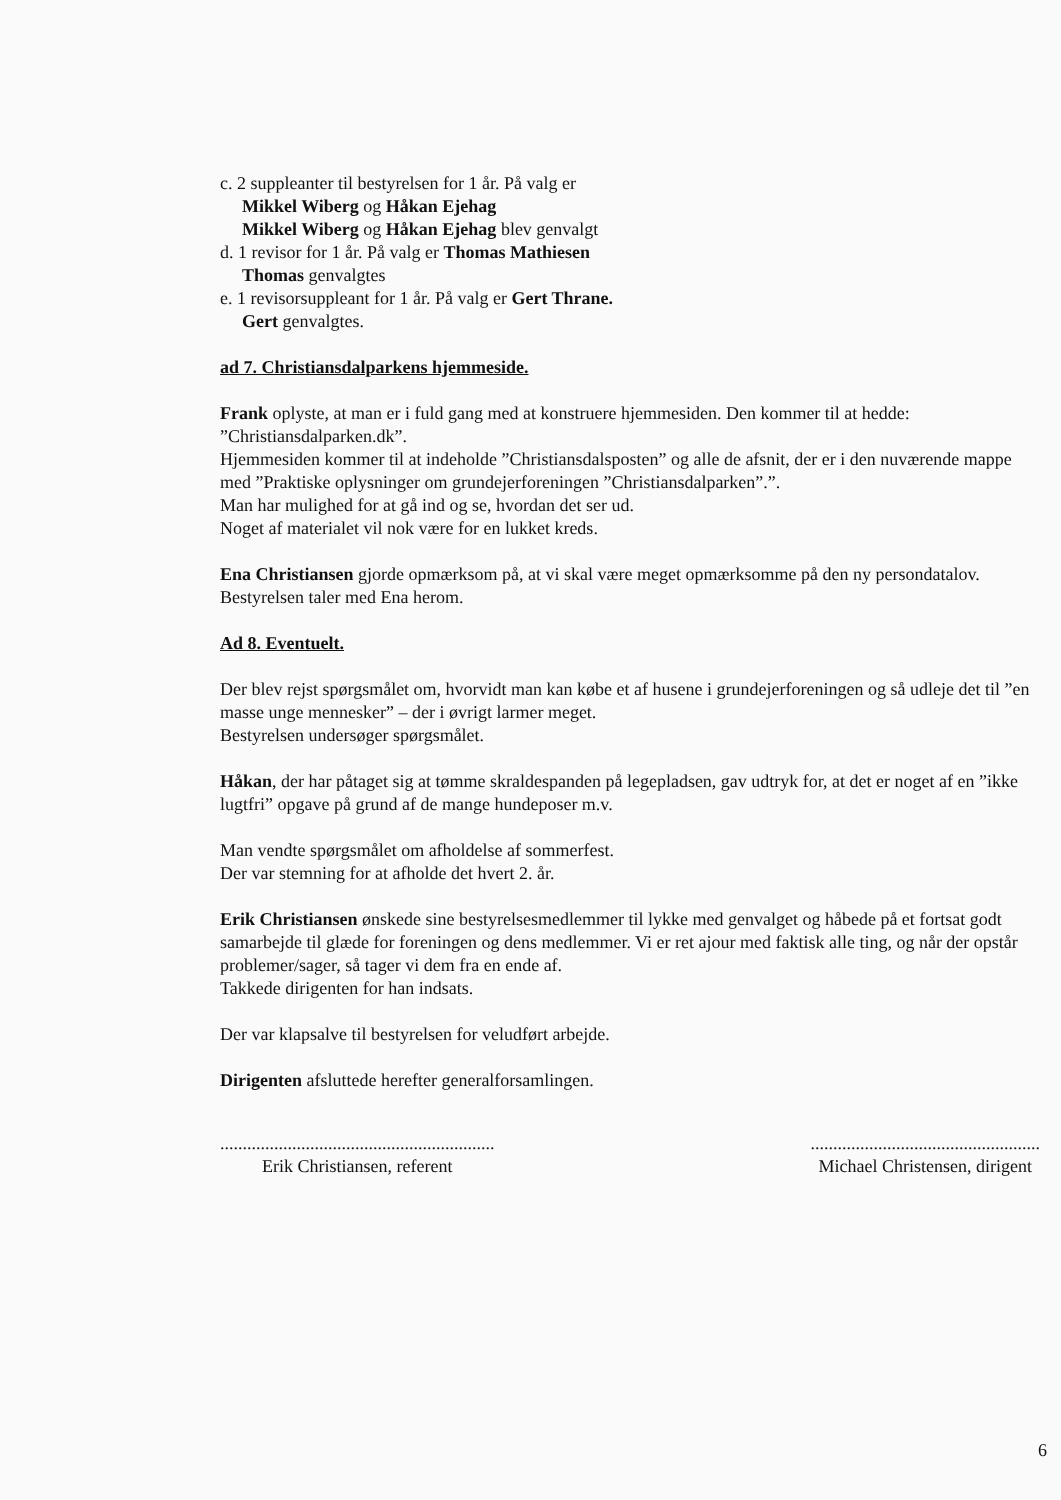c. 2 suppleanter til bestyrelsen for 1 år. På valg er
Mikkel Wiberg og Håkan Ejehag
Mikkel Wiberg og Håkan Ejehag blev genvalgt
d. 1 revisor for 1 år. På valg er Thomas Mathiesen
Thomas genvalgtes
e. 1 revisorsuppleant for 1 år. På valg er Gert Thrane.
Gert genvalgtes.
ad 7. Christiansdalparkens hjemmeside.
Frank oplyste, at man er i fuld gang med at konstruere hjemmesiden. Den kommer til at hedde: ”Christiansdalparken.dk”.
Hjemmesiden kommer til at indeholde ”Christiansdalsposten” og alle de afsnit, der er i den nuværende mappe med ”Praktiske oplysninger om grundejerforeningen ”Christiansdalparken”.”.
Man har mulighed for at gå ind og se, hvordan det ser ud.
Noget af materialet vil nok være for en lukket kreds.
Ena Christiansen gjorde opmærksom på, at vi skal være meget opmærksomme på den ny persondatalov.
Bestyrelsen taler med Ena herom.
Ad 8. Eventuelt.
Der blev rejst spørgsmålet om, hvorvidt man kan købe et af husene i grundejerforeningen og så udleje det til ”en masse unge mennesker” – der i øvrigt larmer meget.
Bestyrelsen undersøger spørgsmålet.
Håkan, der har påtaget sig at tømme skraldespanden på legepladsen, gav udtryk for, at det er noget af en ”ikke lugtfri” opgave på grund af de mange hundeposer m.v.
Man vendte spørgsmålet om afholdelse af sommerfest.
Der var stemning for at afholde det hvert 2. år.
Erik Christiansen ønskede sine bestyrelsesmedlemmer til lykke med genvalget og håbede på et fortsat godt samarbejde til glæde for foreningen og dens medlemmer. Vi er ret ajour med faktisk alle ting, og når der opstår problemer/sager, så tager vi dem fra en ende af.
Takkede dirigenten for han indsats.
Der var klapsalve til bestyrelsen for veludført arbejde.
Dirigenten afsluttede herefter generalforsamlingen.
.............................................................
Erik Christiansen, referent
...................................................
Michael Christensen, dirigent
6